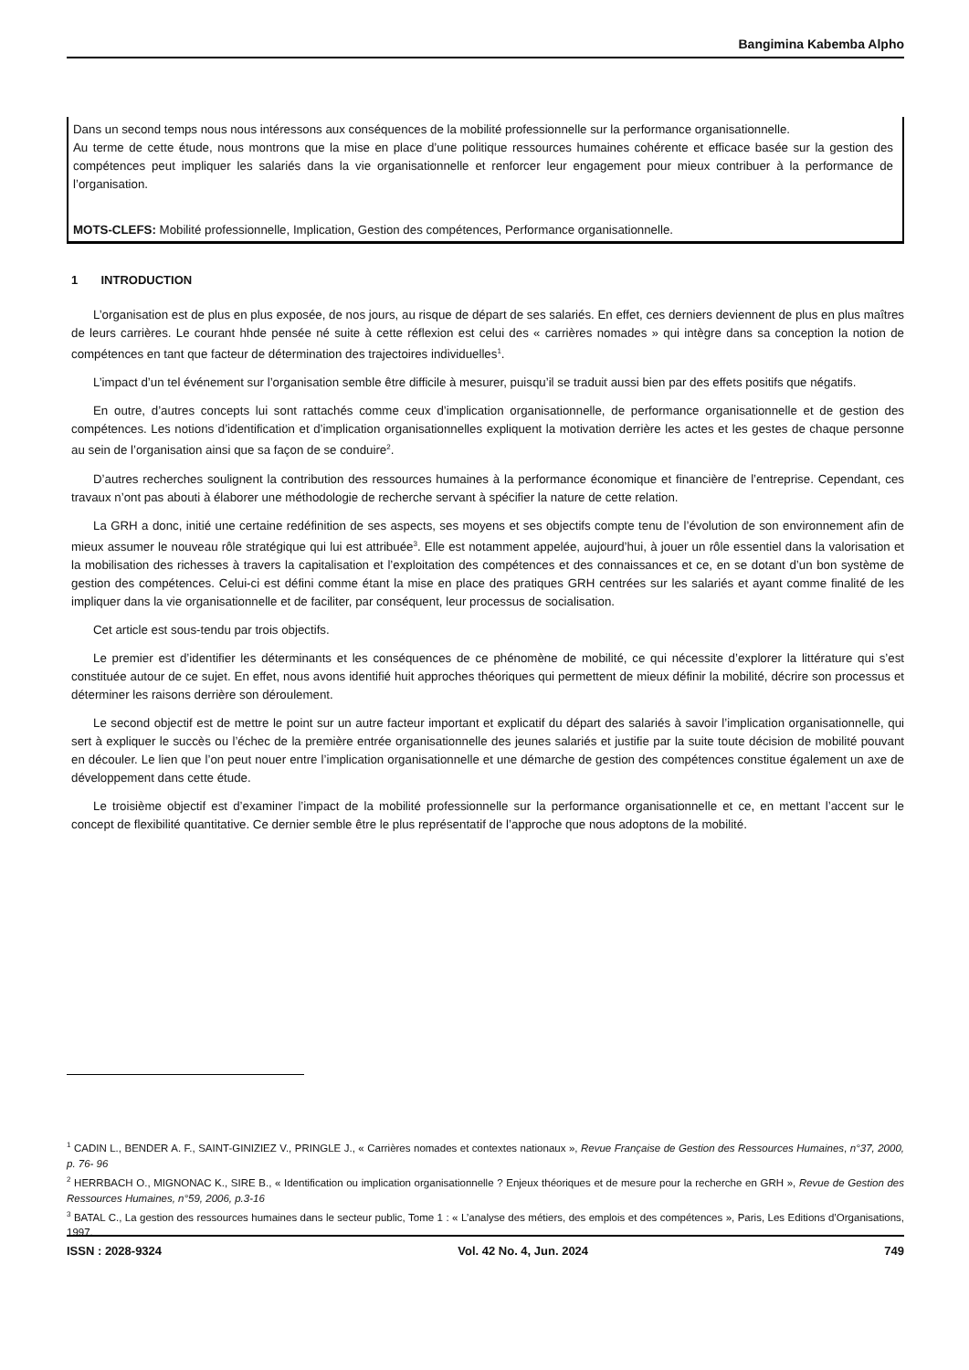Bangimina Kabemba Alpho
Dans un second temps nous nous intéressons aux conséquences de la mobilité professionnelle sur la performance organisationnelle.
Au terme de cette étude, nous montrons que la mise en place d’une politique ressources humaines cohérente et efficace basée sur la gestion des compétences peut impliquer les salariés dans la vie organisationnelle et renforcer leur engagement pour mieux contribuer à la performance de l’organisation.
MOTS-CLEFS: Mobilité professionnelle, Implication, Gestion des compétences, Performance organisationnelle.
1 INTRODUCTION
L’organisation est de plus en plus exposée, de nos jours, au risque de départ de ses salariés. En effet, ces derniers deviennent de plus en plus maîtres de leurs carrières. Le courant hhde pensée né suite à cette réflexion est celui des « carrières nomades » qui intègre dans sa conception la notion de compétences en tant que facteur de détermination des trajectoires individuelles<sup>1</sup>.
L’impact d’un tel événement sur l’organisation semble être difficile à mesurer, puisqu’il se traduit aussi bien par des effets positifs que négatifs.
En outre, d’autres concepts lui sont rattachés comme ceux d’implication organisationnelle, de performance organisationnelle et de gestion des compétences. Les notions d’identification et d’implication organisationnelles expliquent la motivation derrière les actes et les gestes de chaque personne au sein de l’organisation ainsi que sa façon de se conduire<sup>2</sup>.
D’autres recherches soulignent la contribution des ressources humaines à la performance économique et financière de l’entreprise. Cependant, ces travaux n’ont pas abouti à élaborer une méthodologie de recherche servant à spécifier la nature de cette relation.
La GRH a donc, initié une certaine redéfinition de ses aspects, ses moyens et ses objectifs compte tenu de l’évolution de son environnement afin de mieux assumer le nouveau rôle stratégique qui lui est attribuée<sup>3</sup>. Elle est notamment appelée, aujourd’hui, à jouer un rôle essentiel dans la valorisation et la mobilisation des richesses à travers la capitalisation et l’exploitation des compétences et des connaissances et ce, en se dotant d’un bon système de gestion des compétences. Celui-ci est défini comme étant la mise en place des pratiques GRH centrées sur les salariés et ayant comme finalité de les impliquer dans la vie organisationnelle et de faciliter, par conséquent, leur processus de socialisation.
Cet article est sous-tendu par trois objectifs.
Le premier est d’identifier les déterminants et les conséquences de ce phénomène de mobilité, ce qui nécessite d’explorer la littérature qui s’est constituée autour de ce sujet. En effet, nous avons identifié huit approches théoriques qui permettent de mieux définir la mobilité, décrire son processus et déterminer les raisons derrière son déroulement.
Le second objectif est de mettre le point sur un autre facteur important et explicatif du départ des salariés à savoir l’implication organisationnelle, qui sert à expliquer le succès ou l’échec de la première entrée organisationnelle des jeunes salariés et justifie par la suite toute décision de mobilité pouvant en découler. Le lien que l’on peut nouer entre l’implication organisationnelle et une démarche de gestion des compétences constitue également un axe de développement dans cette étude.
Le troisième objectif est d’examiner l’impact de la mobilité professionnelle sur la performance organisationnelle et ce, en mettant l’accent sur le concept de flexibilité quantitative. Ce dernier semble être le plus représentatif de l’approche que nous adoptons de la mobilité.
<sup>1</sup> CADIN L., BENDER A. F., SAINT-GINIZIEZ V., PRINGLE J., « Carrières nomades et contextes nationaux », Revue Française de Gestion des Ressources Humaines, n°37, 2000, p. 76- 96
<sup>2</sup> HERRBACH O., MIGNONAC K., SIRE B., « Identification ou implication organisationnelle ? Enjeux théoriques et de mesure pour la recherche en GRH », Revue de Gestion des Ressources Humaines, n°59, 2006, p.3-16
<sup>3</sup> BATAL C., La gestion des ressources humaines dans le secteur public, Tome 1 : « L’analyse des métiers, des emplois et des compétences », Paris, Les Editions d’Organisations, 1997.
ISSN : 2028-9324 Vol. 42 No. 4, Jun. 2024 749